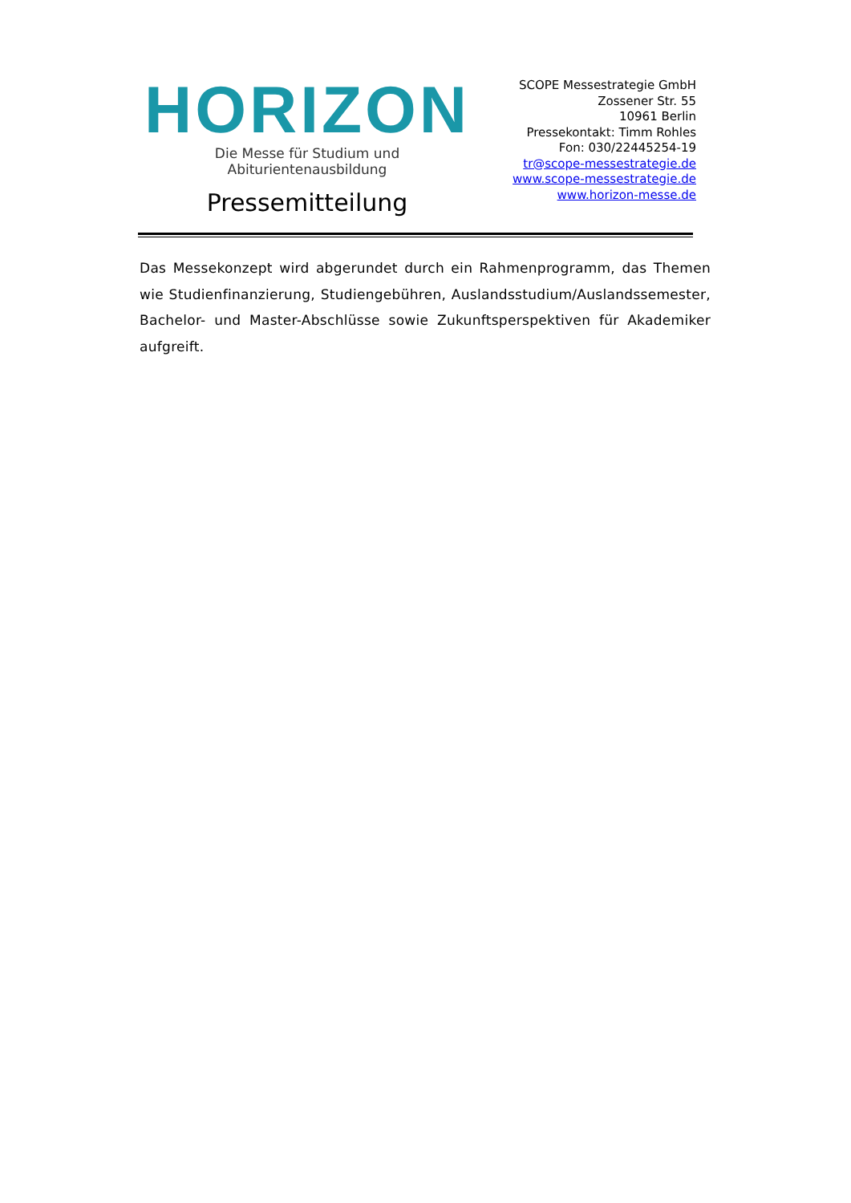HORIZON
Die Messe für Studium und Abiturientenausbildung
Pressemitteilung
SCOPE Messestrategie GmbH
Zossener Str. 55
10961 Berlin
Pressekontakt: Timm Rohles
Fon: 030/22445254-19
tr@scope-messestrategie.de
www.scope-messestrategie.de
www.horizon-messe.de
Das Messekonzept wird abgerundet durch ein Rahmenprogramm, das Themen wie Studienfinanzierung, Studiengebühren, Auslandsstudi­um/Auslandssemester, Bachelor- und Master-Abschlüsse sowie Zukunftsper­spektiven für Akademiker aufgreift.